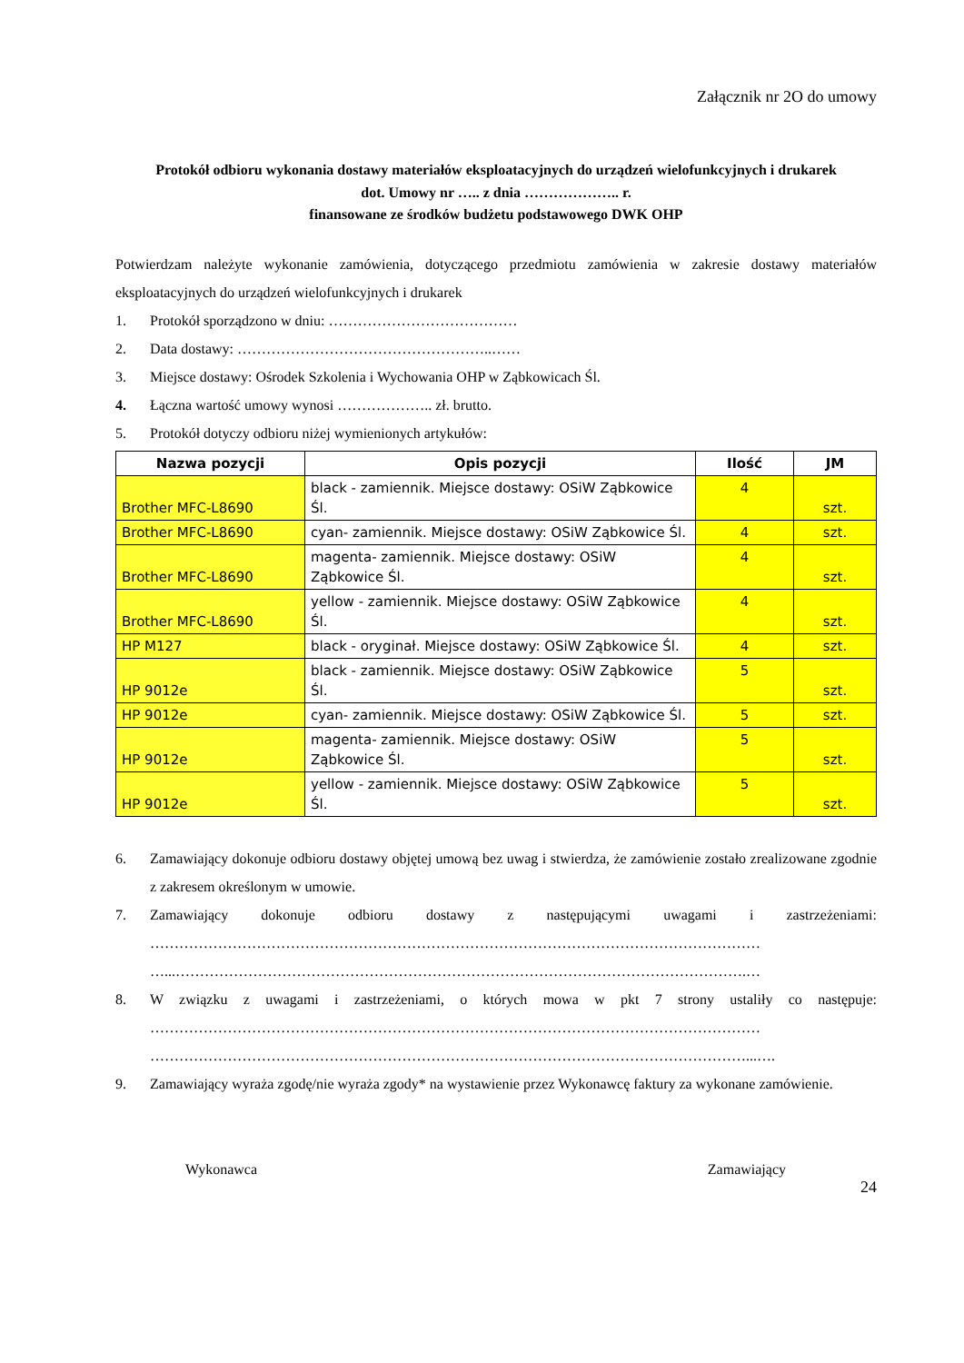Załącznik nr 2O do umowy
Protokół odbioru wykonania dostawy materiałów eksploatacyjnych do urządzeń wielofunkcyjnych i drukarek
dot. Umowy nr ….. z dnia ……………….. r.
finansowane ze środków budżetu podstawowego DWK OHP
Potwierdzam należyte wykonanie zamówienia, dotyczącego przedmiotu zamówienia w zakresie dostawy materiałów eksploatacyjnych do urządzeń wielofunkcyjnych i drukarek
1. Protokół sporządzono w dniu: …………………………………
2. Data dostawy: ……………………………………………..……
3. Miejsce dostawy: Ośrodek Szkolenia i Wychowania OHP w Ząbkowicach Śl.
4. Łączna wartość umowy wynosi ……………….. zł. brutto.
5. Protokół dotyczy odbioru niżej wymienionych artykułów:
| Nazwa pozycji | Opis pozycji | Ilość | JM |
| --- | --- | --- | --- |
| Brother MFC-L8690 | black - zamiennik. Miejsce dostawy: OSiW Ząbkowice Śl. | 4 | szt. |
| Brother MFC-L8690 | cyan- zamiennik. Miejsce dostawy: OSiW Ząbkowice Śl. | 4 | szt. |
| Brother MFC-L8690 | magenta- zamiennik. Miejsce dostawy: OSiW Ząbkowice Śl. | 4 | szt. |
| Brother MFC-L8690 | yellow - zamiennik. Miejsce dostawy: OSiW Ząbkowice Śl. | 4 | szt. |
| HP M127 | black - oryginał. Miejsce dostawy: OSiW Ząbkowice Śl. | 4 | szt. |
| HP 9012e | black - zamiennik. Miejsce dostawy: OSiW Ząbkowice Śl. | 5 | szt. |
| HP 9012e | cyan- zamiennik. Miejsce dostawy: OSiW Ząbkowice Śl. | 5 | szt. |
| HP 9012e | magenta- zamiennik. Miejsce dostawy: OSiW Ząbkowice Śl. | 5 | szt. |
| HP 9012e | yellow - zamiennik. Miejsce dostawy: OSiW Ząbkowice Śl. | 5 | szt. |
6. Zamawiający dokonuje odbioru dostawy objętej umową bez uwag i stwierdza, że zamówienie zostało zrealizowane zgodnie z zakresem określonym w umowie.
7. Zamawiający dokonuje odbioru dostawy z następującymi uwagami i zastrzeżeniami: ……………………………………………………………………………………………………………… …...……………………………………………………………………………………………………….…
8. W związku z uwagami i zastrzeżeniami, o których mowa w pkt 7 strony ustaliły co następuje: ……………………………………………………………………………………………………………… ……………………………………………………………………………………………………………...….
9. Zamawiający wyraża zgodę/nie wyraża zgody* na wystawienie przez Wykonawcę faktury za wykonane zamówienie.
Wykonawca Zamawiający
24